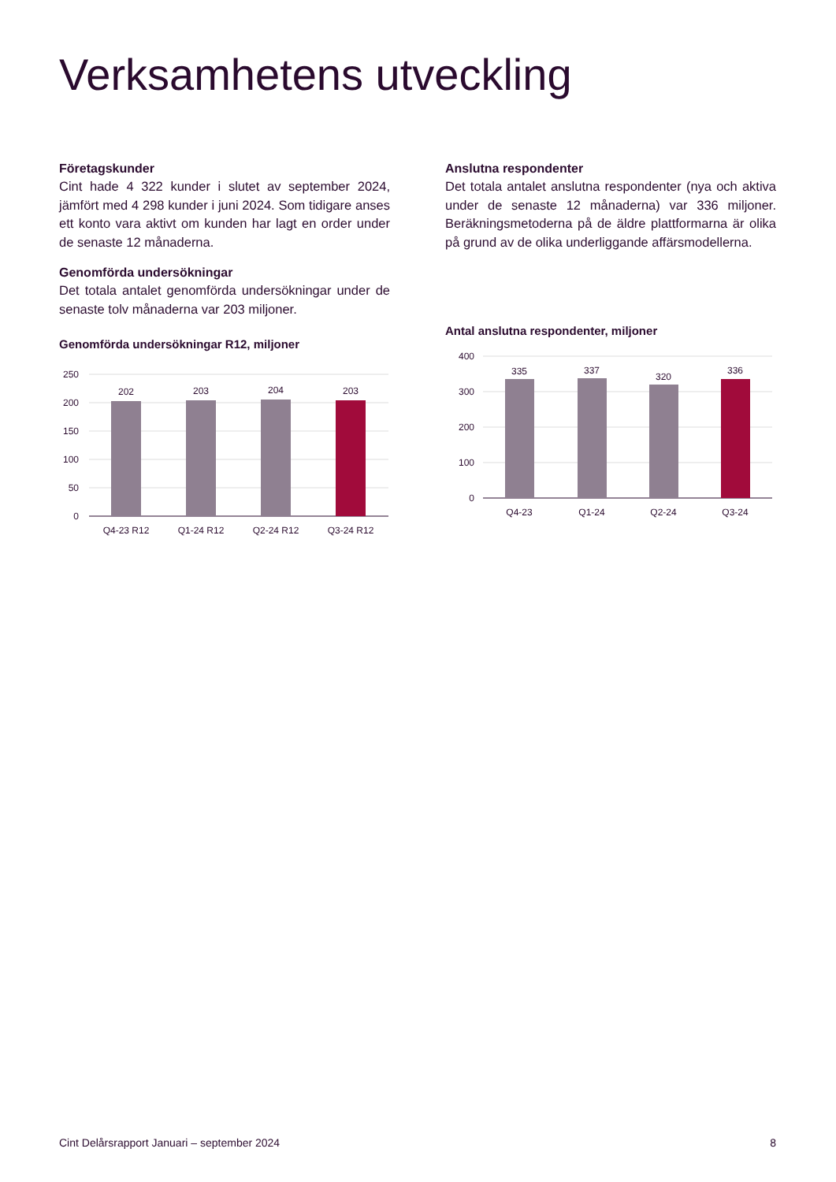Verksamhetens utveckling
Företagskunder
Cint hade 4 322 kunder i slutet av september 2024, jämfört med 4 298 kunder i juni 2024. Som tidigare anses ett konto vara aktivt om kunden har lagt en order under de senaste 12 månaderna.
Genomförda undersökningar
Det totala antalet genomförda undersökningar under de senaste tolv månaderna var 203 miljoner.
Genomförda undersökningar R12, miljoner
250
200
150
100
50
0
202
203
204
203
Q4-23 R12
Q1-24 R12
Q2-24 R12
Q3-24 R12
Anslutna respondenter
Det totala antalet anslutna respondenter (nya och aktiva under de senaste 12 månaderna) var 336 miljoner. Beräkningsmetoderna på de äldre plattformarna är olika på grund av de olika underliggande affärsmodellerna.
Antal anslutna respondenter, miljoner
400
300
200
100
0
335
337
320
336
Q4-23
Q1-24
Q2-24
Q3-24
Cint Delårsrapport Januari – september 2024 8